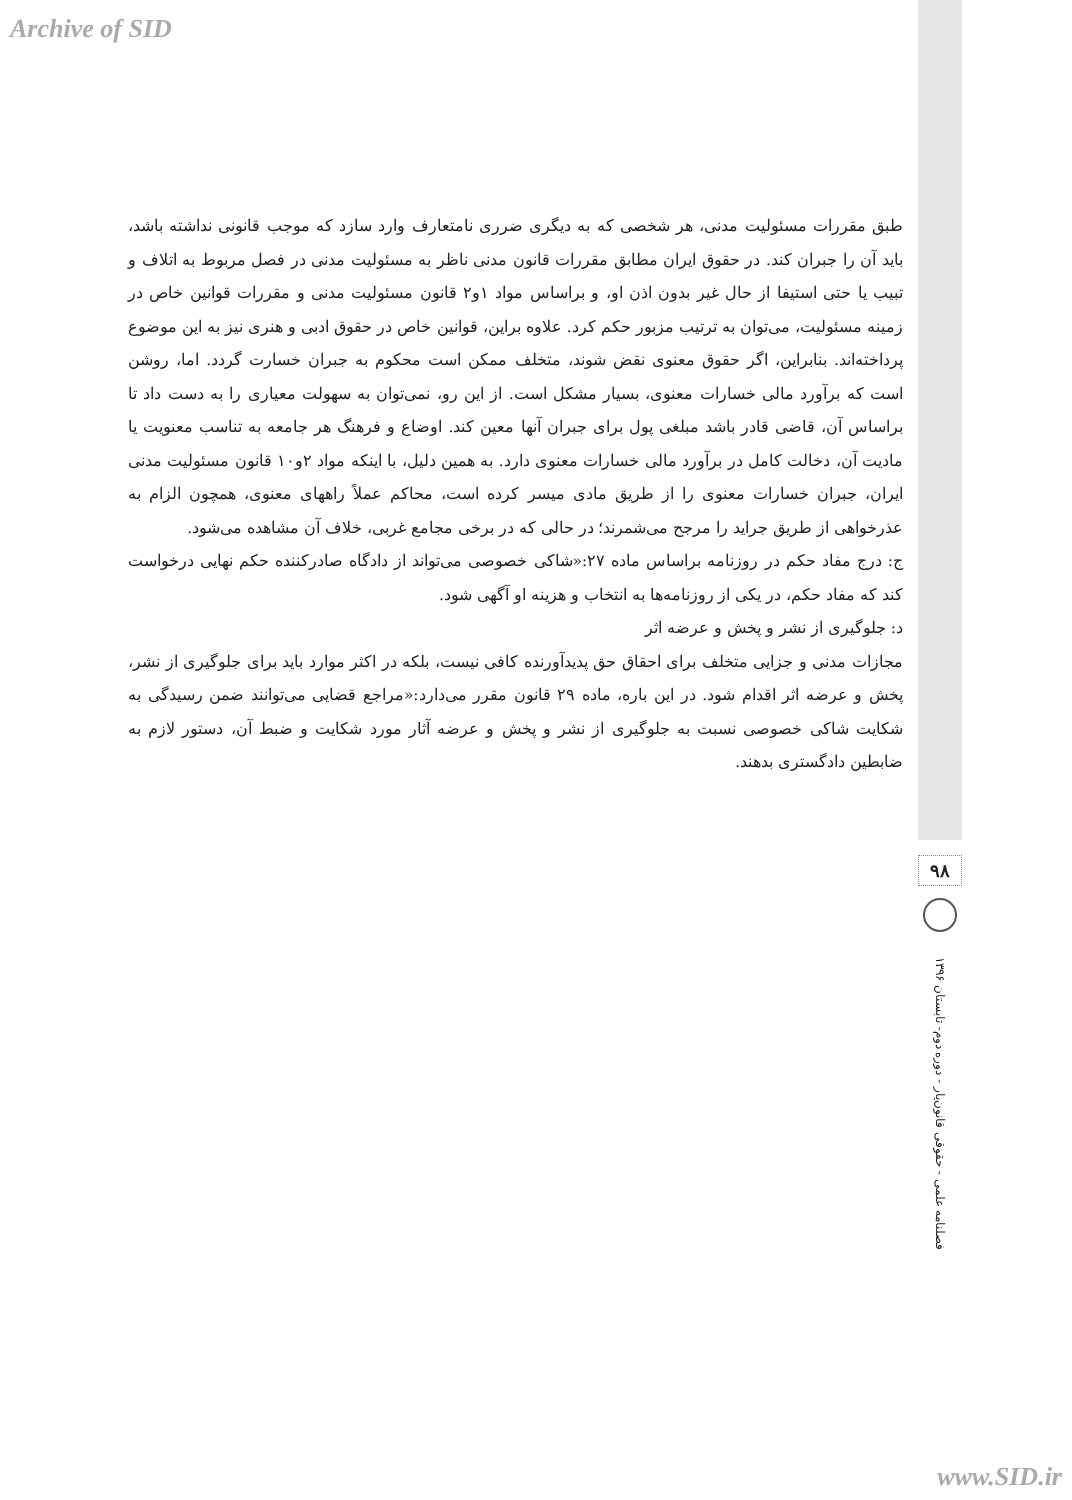Archive of SID
طبق مقررات مسئولیت مدنی، هر شخصی که به دیگری ضرری نامتعارف وارد سازد که موجب قانونی نداشته باشد، باید آن را جبران کند. در حقوق ایران مطابق مقررات قانون مدنی ناظر به مسئولیت مدنی در فصل مربوط به اتلاف و تبیب یا حتی استیفا از حال غیر بدون اذن او، و براساس مواد ۱و۲ قانون مسئولیت مدنی و مقررات قوانین خاص در زمینه مسئولیت، می‌توان به ترتیب مزبور حکم کرد. علاوه براین، قوانین خاص در حقوق ادبی و هنری نیز به این موضوع پرداخته‌اند. بنابراین، اگر حقوق معنوی نقض شوند، متخلف ممکن است محکوم به جبران خسارت گردد. اما، روشن است که برآورد مالی خسارات معنوی، بسیار مشکل است. از این رو، نمی‌توان به سهولت معیاری را به دست داد تا براساس آن، قاضی قادر باشد مبلغی پول برای جبران آنها معین کند. اوضاع و فرهنگ هر جامعه به تناسب معنویت یا مادیت آن، دخالت کامل در برآورد مالی خسارات معنوی دارد. به همین دلیل، با اینکه مواد ۲و۱۰ قانون مسئولیت مدنی ایران، جبران خسارات معنوی را از طریق مادی میسر کرده است، محاکم عملاً راههای معنوی، همچون الزام به عذرخواهی از طریق جراید را مرجح می‌شمرند؛ در حالی که در برخی مجامع غربی، خلاف آن مشاهده می‌شود.
ج: درج مفاد حکم در روزنامه براساس ماده ۲۷:«شاکی خصوصی می‌تواند از دادگاه صادرکننده حکم نهایی درخواست کند که مفاد حکم، در یکی از روزنامه‌ها به انتخاب و هزینه او آگهی شود.
د: جلوگیری از نشر و پخش و عرضه اثر
مجازات مدنی و جزایی متخلف برای احقاق حق پدیدآورنده کافی نیست، بلکه در اکثر موارد باید برای جلوگیری از نشر، پخش و عرضه اثر اقدام شود. در این باره، ماده ۲۹ قانون مقرر می‌دارد:«مراجع قضایی می‌توانند ضمن رسیدگی به شکایت شاکی خصوصی نسبت به جلوگیری از نشر و پخش و عرضه آثار مورد شکایت و ضبط آن، دستور لازم به ضابطین دادگستری بدهند.
۹۸
فصلنامه علمی - حقوقی قانون‌یار - دوره دوم- تابستان ۱۳۹۶
www.SID.ir